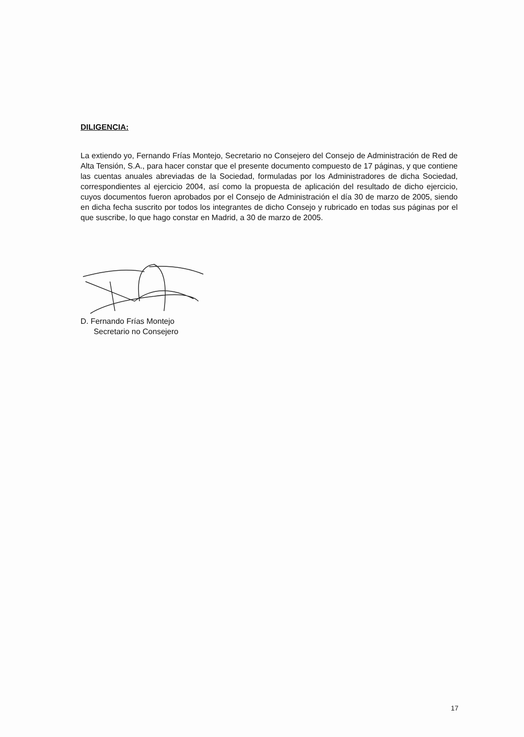DILIGENCIA:
La extiendo yo, Fernando Frías Montejo, Secretario no Consejero del Consejo de Administración de Red de Alta Tensión, S.A., para hacer constar que el presente documento compuesto de 17 páginas, y que contiene las cuentas anuales abreviadas de la Sociedad, formuladas por los Administradores de dicha Sociedad, correspondientes al ejercicio 2004, así como la propuesta de aplicación del resultado de dicho ejercicio, cuyos documentos fueron aprobados por el Consejo de Administración el día 30 de marzo de 2005, siendo en dicha fecha suscrito por todos los integrantes de dicho Consejo y rubricado en todas sus páginas por el que suscribe, lo que hago constar en Madrid, a 30 de marzo de 2005.
D. Fernando Frías Montejo
Secretario no Consejero
17